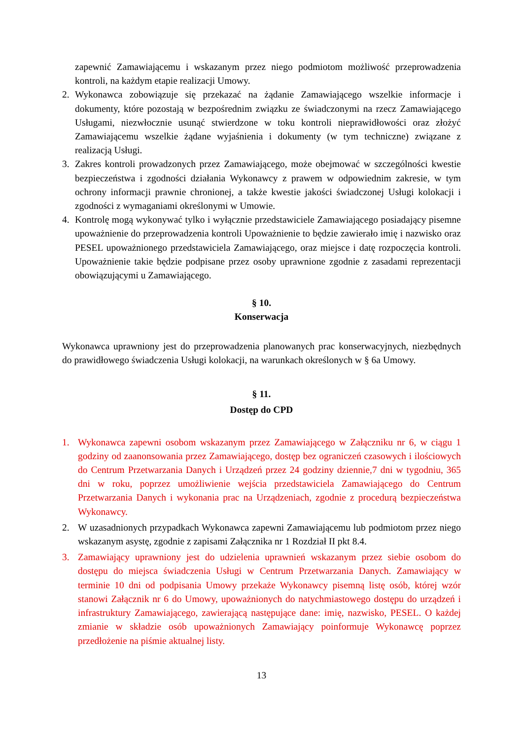zapewnić Zamawiającemu i wskazanym przez niego podmiotom możliwość przeprowadzenia kontroli, na każdym etapie realizacji Umowy.
2. Wykonawca zobowiązuje się przekazać na żądanie Zamawiającego wszelkie informacje i dokumenty, które pozostają w bezpośrednim związku ze świadczonymi na rzecz Zamawiającego Usługami, niezwłocznie usunąć stwierdzone w toku kontroli nieprawidłowości oraz złożyć Zamawiającemu wszelkie żądane wyjaśnienia i dokumenty (w tym techniczne) związane z realizacją Usługi.
3. Zakres kontroli prowadzonych przez Zamawiającego, może obejmować w szczególności kwestie bezpieczeństwa i zgodności działania Wykonawcy z prawem w odpowiednim zakresie, w tym ochrony informacji prawnie chronionej, a także kwestie jakości świadczonej Usługi kolokacji i zgodności z wymaganiami określonymi w Umowie.
4. Kontrolę mogą wykonywać tylko i wyłącznie przedstawiciele Zamawiającego posiadający pisemne upoważnienie do przeprowadzenia kontroli Upoważnienie to będzie zawierało imię i nazwisko oraz PESEL upoważnionego przedstawiciela Zamawiającego, oraz miejsce i datę rozpoczęcia kontroli. Upoważnienie takie będzie podpisane przez osoby uprawnione zgodnie z zasadami reprezentacji obowiązującymi u Zamawiającego.
§ 10.
Konserwacja
Wykonawca uprawniony jest do przeprowadzenia planowanych prac konserwacyjnych, niezbędnych do prawidłowego świadczenia Usługi kolokacji, na warunkach określonych w § 6a Umowy.
§ 11.
Dostęp do CPD
1. Wykonawca zapewni osobom wskazanym przez Zamawiającego w Załączniku nr 6, w ciągu 1 godziny od zaanonsowania przez Zamawiającego, dostęp bez ograniczeń czasowych i ilościowych do Centrum Przetwarzania Danych i Urządzeń przez 24 godziny dziennie,7 dni w tygodniu, 365 dni w roku, poprzez umożliwienie wejścia przedstawiciela Zamawiającego do Centrum Przetwarzania Danych i wykonania prac na Urządzeniach, zgodnie z procedurą bezpieczeństwa Wykonawcy.
2. W uzasadnionych przypadkach Wykonawca zapewni Zamawiającemu lub podmiotom przez niego wskazanym asystę, zgodnie z zapisami Załącznika nr 1 Rozdział II pkt 8.4.
3. Zamawiający uprawniony jest do udzielenia uprawnień wskazanym przez siebie osobom do dostępu do miejsca świadczenia Usługi w Centrum Przetwarzania Danych. Zamawiający w terminie 10 dni od podpisania Umowy przekaże Wykonawcy pisemną listę osób, której wzór stanowi Załącznik nr 6 do Umowy, upoważnionych do natychmiastowego dostępu do urządzeń i infrastruktury Zamawiającego, zawierającą następujące dane: imię, nazwisko, PESEL. O każdej zmianie w składzie osób upoważnionych Zamawiający poinformuje Wykonawcę poprzez przedłożenie na piśmie aktualnej listy.
13